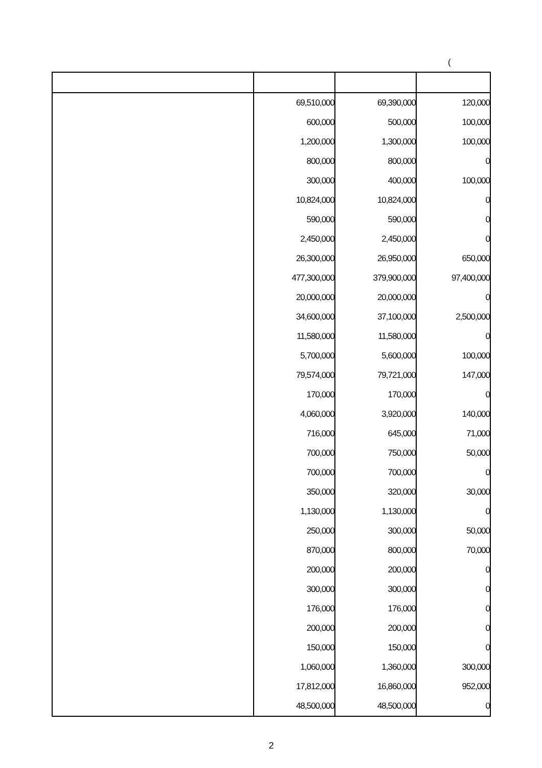(
| | 69,510,000 | 69,390,000 | 120,000 |
| | 600,000 | 500,000 | 100,000 |
| | 1,200,000 | 1,300,000 | 100,000 |
| | 800,000 | 800,000 | 0 |
| | 300,000 | 400,000 | 100,000 |
| | 10,824,000 | 10,824,000 | 0 |
| | 590,000 | 590,000 | 0 |
| | 2,450,000 | 2,450,000 | 0 |
| | 26,300,000 | 26,950,000 | 650,000 |
| | 477,300,000 | 379,900,000 | 97,400,000 |
| | 20,000,000 | 20,000,000 | 0 |
| | 34,600,000 | 37,100,000 | 2,500,000 |
| | 11,580,000 | 11,580,000 | 0 |
| | 5,700,000 | 5,600,000 | 100,000 |
| | 79,574,000 | 79,721,000 | 147,000 |
| | 170,000 | 170,000 | 0 |
| | 4,060,000 | 3,920,000 | 140,000 |
| | 716,000 | 645,000 | 71,000 |
| | 700,000 | 750,000 | 50,000 |
| | 700,000 | 700,000 | 0 |
| | 350,000 | 320,000 | 30,000 |
| | 1,130,000 | 1,130,000 | 0 |
| | 250,000 | 300,000 | 50,000 |
| | 870,000 | 800,000 | 70,000 |
| | 200,000 | 200,000 | 0 |
| | 300,000 | 300,000 | 0 |
| | 176,000 | 176,000 | 0 |
| | 200,000 | 200,000 | 0 |
| | 150,000 | 150,000 | 0 |
| | 1,060,000 | 1,360,000 | 300,000 |
| | 17,812,000 | 16,860,000 | 952,000 |
| | 48,500,000 | 48,500,000 | 0 |
2